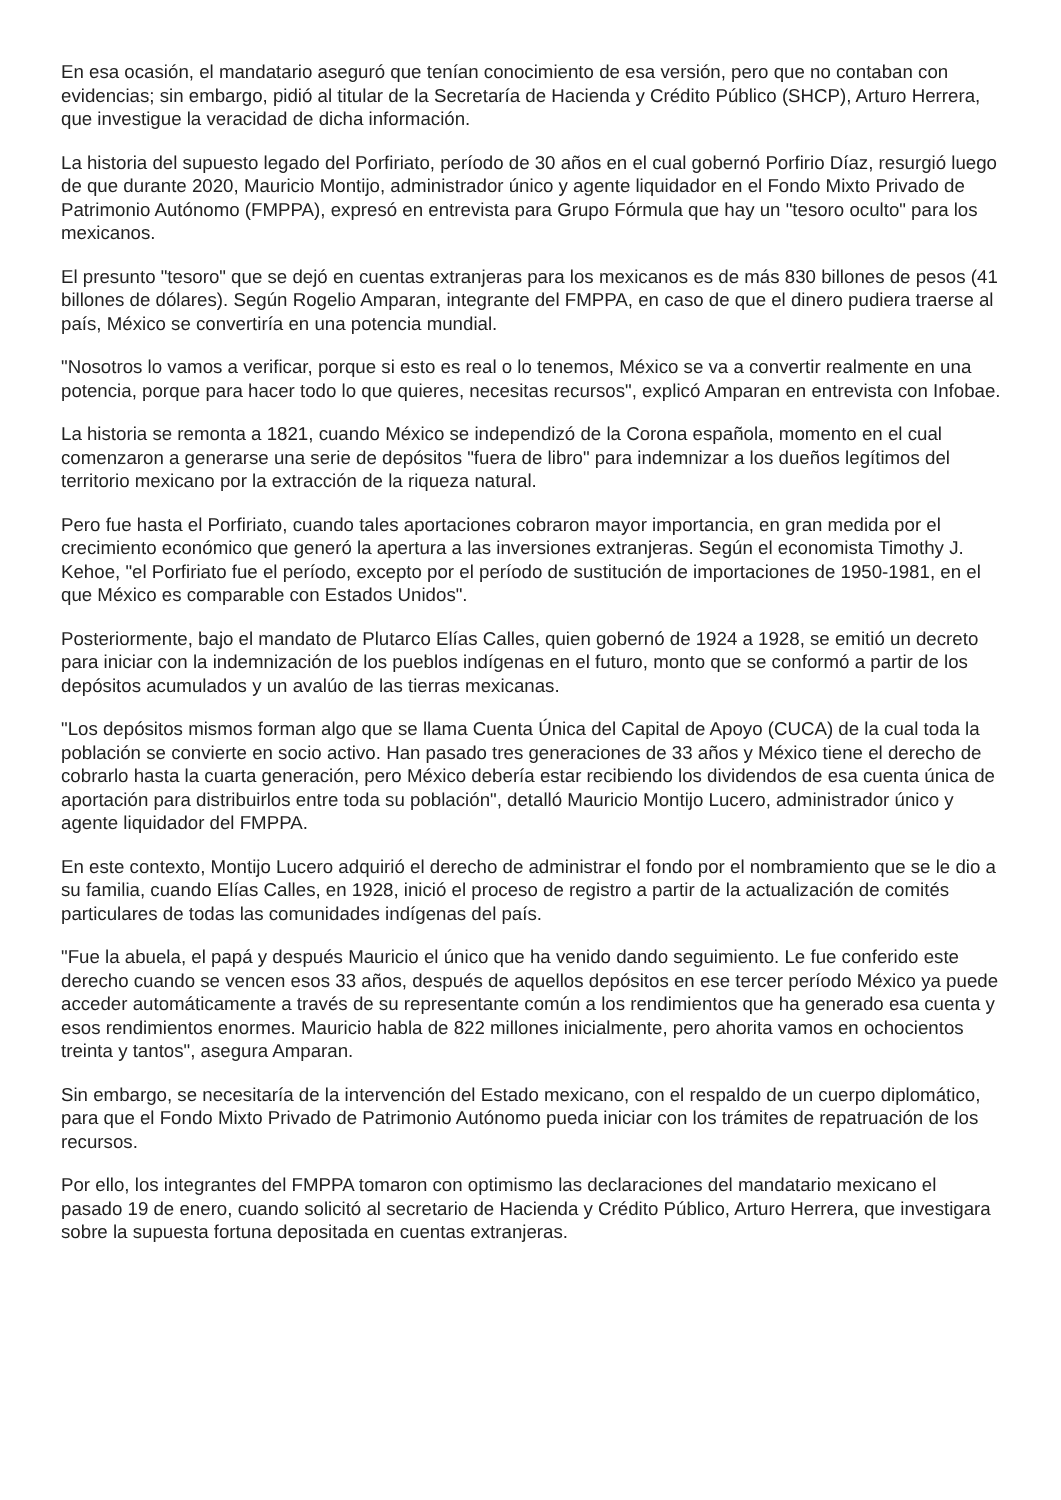En esa ocasión, el mandatario aseguró que tenían conocimiento de esa versión, pero que no contaban con evidencias; sin embargo, pidió al titular de la Secretaría de Hacienda y Crédito Público (SHCP), Arturo Herrera, que investigue la veracidad de dicha información.
La historia del supuesto legado del Porfiriato, período de 30 años en el cual gobernó Porfirio Díaz, resurgió luego de que durante 2020, Mauricio Montijo, administrador único y agente liquidador en el Fondo Mixto Privado de Patrimonio Autónomo (FMPPA), expresó en entrevista para Grupo Fórmula que hay un "tesoro oculto" para los mexicanos.
El presunto "tesoro" que se dejó en cuentas extranjeras para los mexicanos es de más 830 billones de pesos (41 billones de dólares). Según Rogelio Amparan, integrante del FMPPA, en caso de que el dinero pudiera traerse al país, México se convertiría en una potencia mundial.
"Nosotros lo vamos a verificar, porque si esto es real o lo tenemos, México se va a convertir realmente en una potencia, porque para hacer todo lo que quieres, necesitas recursos", explicó Amparan en entrevista con Infobae.
La historia se remonta a 1821, cuando México se independizó de la Corona española, momento en el cual comenzaron a generarse una serie de depósitos "fuera de libro" para indemnizar a los dueños legítimos del territorio mexicano por la extracción de la riqueza natural.
Pero fue hasta el Porfiriato, cuando tales aportaciones cobraron mayor importancia, en gran medida por el crecimiento económico que generó la apertura a las inversiones extranjeras. Según el economista Timothy J. Kehoe, "el Porfiriato fue el período, excepto por el período de sustitución de importaciones de 1950-1981, en el que México es comparable con Estados Unidos".
Posteriormente, bajo el mandato de Plutarco Elías Calles, quien gobernó de 1924 a 1928, se emitió un decreto para iniciar con la indemnización de los pueblos indígenas en el futuro, monto que se conformó a partir de los depósitos acumulados y un avalúo de las tierras mexicanas.
"Los depósitos mismos forman algo que se llama Cuenta Única del Capital de Apoyo (CUCA) de la cual toda la población se convierte en socio activo. Han pasado tres generaciones de 33 años y México tiene el derecho de cobrarlo hasta la cuarta generación, pero México debería estar recibiendo los dividendos de esa cuenta única de aportación para distribuirlos entre toda su población", detalló Mauricio Montijo Lucero, administrador único y agente liquidador del FMPPA.
En este contexto, Montijo Lucero adquirió el derecho de administrar el fondo por el nombramiento que se le dio a su familia, cuando Elías Calles, en 1928, inició el proceso de registro a partir de la actualización de comités particulares de todas las comunidades indígenas del país.
"Fue la abuela, el papá y después Mauricio el único que ha venido dando seguimiento. Le fue conferido este derecho cuando se vencen esos 33 años, después de aquellos depósitos en ese tercer período México ya puede acceder automáticamente a través de su representante común a los rendimientos que ha generado esa cuenta y esos rendimientos enormes. Mauricio habla de 822 millones inicialmente, pero ahorita vamos en ochocientos treinta y tantos", asegura Amparan.
Sin embargo, se necesitaría de la intervención del Estado mexicano, con el respaldo de un cuerpo diplomático, para que el Fondo Mixto Privado de Patrimonio Autónomo pueda iniciar con los trámites de repatruación de los recursos.
Por ello, los integrantes del FMPPA tomaron con optimismo las declaraciones del mandatario mexicano el pasado 19 de enero, cuando solicitó al secretario de Hacienda y Crédito Público, Arturo Herrera, que investigara sobre la supuesta fortuna depositada en cuentas extranjeras.